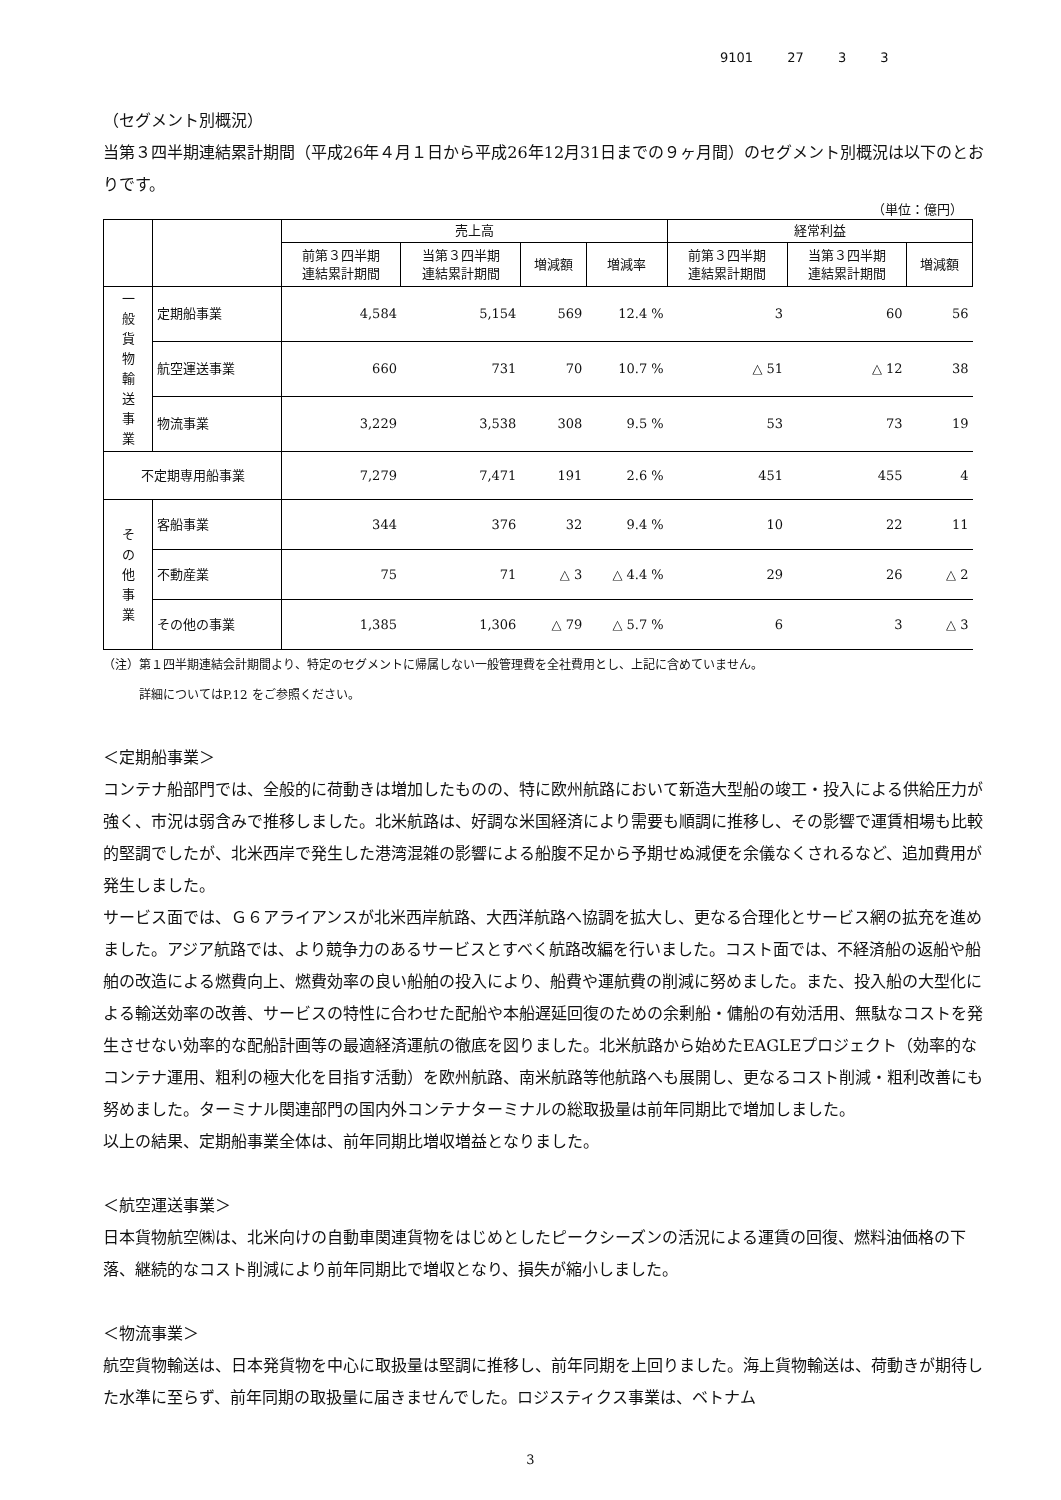9101 27 3 3
（セグメント別概況）
当第３四半期連結累計期間（平成26年４月１日から平成26年12月31日までの９ヶ月間）のセグメント別概況は以下のとおりです。
（単位：億円）
| | | 売上高 | | | | 経常利益 | | |
| --- | --- | --- | --- | --- | --- | --- | --- | --- |
| | | 前第３四半期 連結累計期間 | 当第３四半期 連結累計期間 | 増減額 | 増減率 | 前第３四半期 連結累計期間 | 当第３四半期 連結累計期間 | 増減額 |
| 一 般 貨 物 輸 送 事 業 | 定期船事業 | 4,584 | 5,154 | 569 | 12.4 % | 3 | 60 | 56 |
| | 航空運送事業 | 660 | 731 | 70 | 10.7 % | △ 51 | △ 12 | 38 |
| | 物流事業 | 3,229 | 3,538 | 308 | 9.5 % | 53 | 73 | 19 |
| 不定期専用船事業 | | 7,279 | 7,471 | 191 | 2.6 % | 451 | 455 | 4 |
| そ の 他 事 業 | 客船事業 | 344 | 376 | 32 | 9.4 % | 10 | 22 | 11 |
| | 不動産業 | 75 | 71 | △ 3 | △ 4.4 % | 29 | 26 | △ 2 |
| | その他の事業 | 1,385 | 1,306 | △ 79 | △ 5.7 % | 6 | 3 | △ 3 |
（注）第１四半期連結会計期間より、特定のセグメントに帰属しない一般管理費を全社費用とし、上記に含めていません。
　　　詳細についてはP.12 をご参照ください。
＜定期船事業＞
コンテナ船部門では、全般的に荷動きは増加したものの、特に欧州航路において新造大型船の竣工・投入による供給圧力が強く、市況は弱含みで推移しました。北米航路は、好調な米国経済により需要も順調に推移し、その影響で運賃相場も比較的堅調でしたが、北米西岸で発生した港湾混雑の影響による船腹不足から予期せぬ減便を余儀なくされるなど、追加費用が発生しました。
サービス面では、Ｇ６アライアンスが北米西岸航路、大西洋航路へ協調を拡大し、更なる合理化とサービス網の拡充を進めました。アジア航路では、より競争力のあるサービスとすべく航路改編を行いました。コスト面では、不経済船の返船や船舶の改造による燃費向上、燃費効率の良い船舶の投入により、船費や運航費の削減に努めました。また、投入船の大型化による輸送効率の改善、サービスの特性に合わせた配船や本船遅延回復のための余剰船・傭船の有効活用、無駄なコストを発生させない効率的な配船計画等の最適経済運航の徹底を図りました。北米航路から始めたEAGLEプロジェクト（効率的なコンテナ運用、粗利の極大化を目指す活動）を欧州航路、南米航路等他航路へも展開し、更なるコスト削減・粗利改善にも努めました。ターミナル関連部門の国内外コンテナターミナルの総取扱量は前年同期比で増加しました。
以上の結果、定期船事業全体は、前年同期比増収増益となりました。
＜航空運送事業＞
日本貨物航空㈱は、北米向けの自動車関連貨物をはじめとしたピークシーズンの活況による運賃の回復、燃料油価格の下落、継続的なコスト削減により前年同期比で増収となり、損失が縮小しました。
＜物流事業＞
航空貨物輸送は、日本発貨物を中心に取扱量は堅調に推移し、前年同期を上回りました。海上貨物輸送は、荷動きが期待した水準に至らず、前年同期の取扱量に届きませんでした。ロジスティクス事業は、ベトナム
3